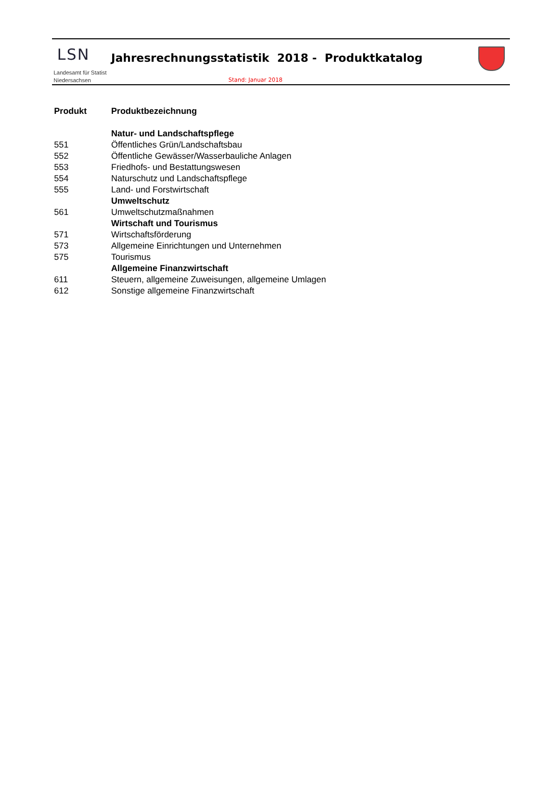LSN
Jahresrechnungsstatistik 2018 - Produktkatalog
Landesamt für Statist
Niedersachsen
Stand: Januar 2018
| Produkt | Produktbezeichnung |
| --- | --- |
| | Natur- und Landschaftspflege |
| 551 | Öffentliches Grün/Landschaftsbau |
| 552 | Öffentliche Gewässer/Wasserbauliche Anlagen |
| 553 | Friedhofs- und Bestattungswesen |
| 554 | Naturschutz und Landschaftspflege |
| 555 | Land- und Forstwirtschaft |
| | Umweltschutz |
| 561 | Umweltschutzmaßnahmen |
| | Wirtschaft und Tourismus |
| 571 | Wirtschaftsförderung |
| 573 | Allgemeine Einrichtungen und Unternehmen |
| 575 | Tourismus |
| | Allgemeine Finanzwirtschaft |
| 611 | Steuern, allgemeine Zuweisungen, allgemeine Umlagen |
| 612 | Sonstige allgemeine Finanzwirtschaft |